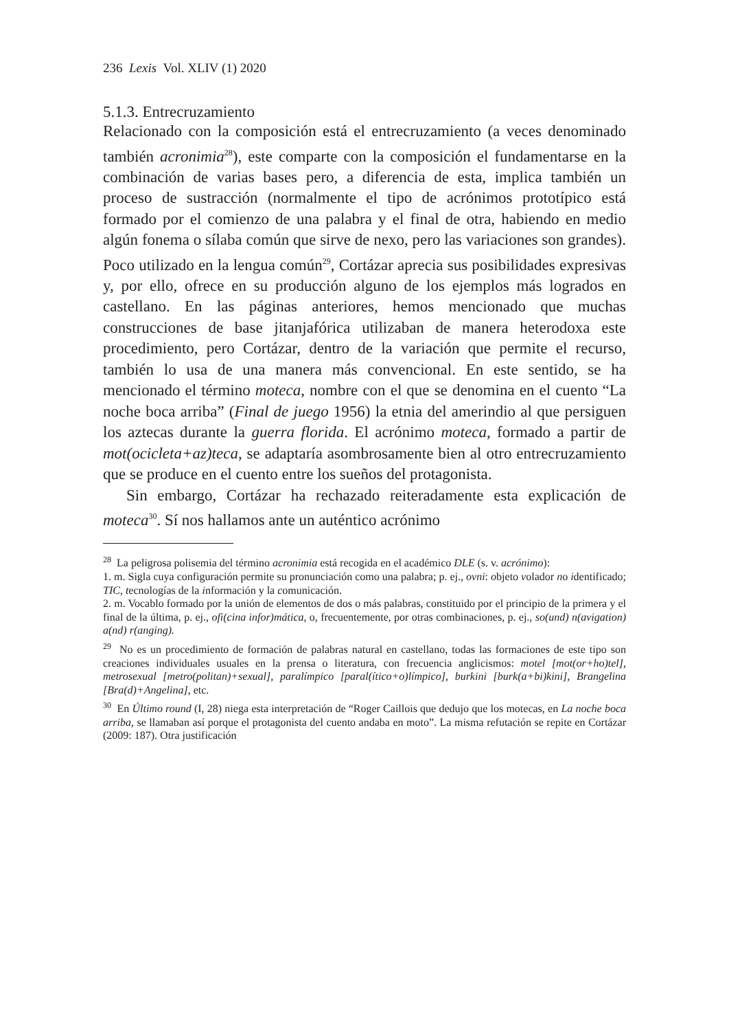236 Lexis Vol. XLIV (1) 2020
5.1.3. Entrecruzamiento
Relacionado con la composición está el entrecruzamiento (a veces denominado también acronimia<sup>28</sup>), este comparte con la composición el fundamentarse en la combinación de varias bases pero, a diferencia de esta, implica también un proceso de sustracción (normalmente el tipo de acrónimos prototípico está formado por el comienzo de una palabra y el final de otra, habiendo en medio algún fonema o sílaba común que sirve de nexo, pero las variaciones son grandes). Poco utilizado en la lengua común<sup>29</sup>, Cortázar aprecia sus posibilidades expresivas y, por ello, ofrece en su producción alguno de los ejemplos más logrados en castellano. En las páginas anteriores, hemos mencionado que muchas construcciones de base jitanjafórica utilizaban de manera heterodoxa este procedimiento, pero Cortázar, dentro de la variación que permite el recurso, también lo usa de una manera más convencional. En este sentido, se ha mencionado el término moteca, nombre con el que se denomina en el cuento “La noche boca arriba” (Final de juego 1956) la etnia del amerindio al que persiguen los aztecas durante la guerra florida. El acrónimo moteca, formado a partir de mot(ocicleta+az)teca, se adaptaría asombrosamente bien al otro entrecruzamiento que se produce en el cuento entre los sueños del protagonista.
Sin embargo, Cortázar ha rechazado reiteradamente esta explicación de moteca<sup>30</sup>. Sí nos hallamos ante un auténtico acrónimo
<sup>28</sup> La peligrosa polisemia del término acronimia está recogida en el académico DLE (s. v. acrónimo):
1. m. Sigla cuya configuración permite su pronunciación como una palabra; p. ej., ovni: objeto volador no identificado; TIC, tecnologías de la información y la comunicación.
2. m. Vocablo formado por la unión de elementos de dos o más palabras, constituido por el principio de la primera y el final de la última, p. ej., ofi(cina infor)mática, o, frecuentemente, por otras combinaciones, p. ej., so(und) n(avigation) a(nd) r(anging).
<sup>29</sup> No es un procedimiento de formación de palabras natural en castellano, todas las formaciones de este tipo son creaciones individuales usuales en la prensa o literatura, con frecuencia anglicismos: motel [mot(or+ho)tel], metrosexual [metro(politan)+sexual], paralímpico [paral(ítico+o)límpico], burkini [burk(a+bi)kini], Brangelina [Bra(d)+Angelina], etc.
<sup>30</sup> En Último round (I, 28) niega esta interpretación de “Roger Caillois que dedujo que los motecas, en La noche boca arriba, se llamaban así porque el protagonista del cuento andaba en moto”. La misma refutación se repite en Cortázar (2009: 187). Otra justificación